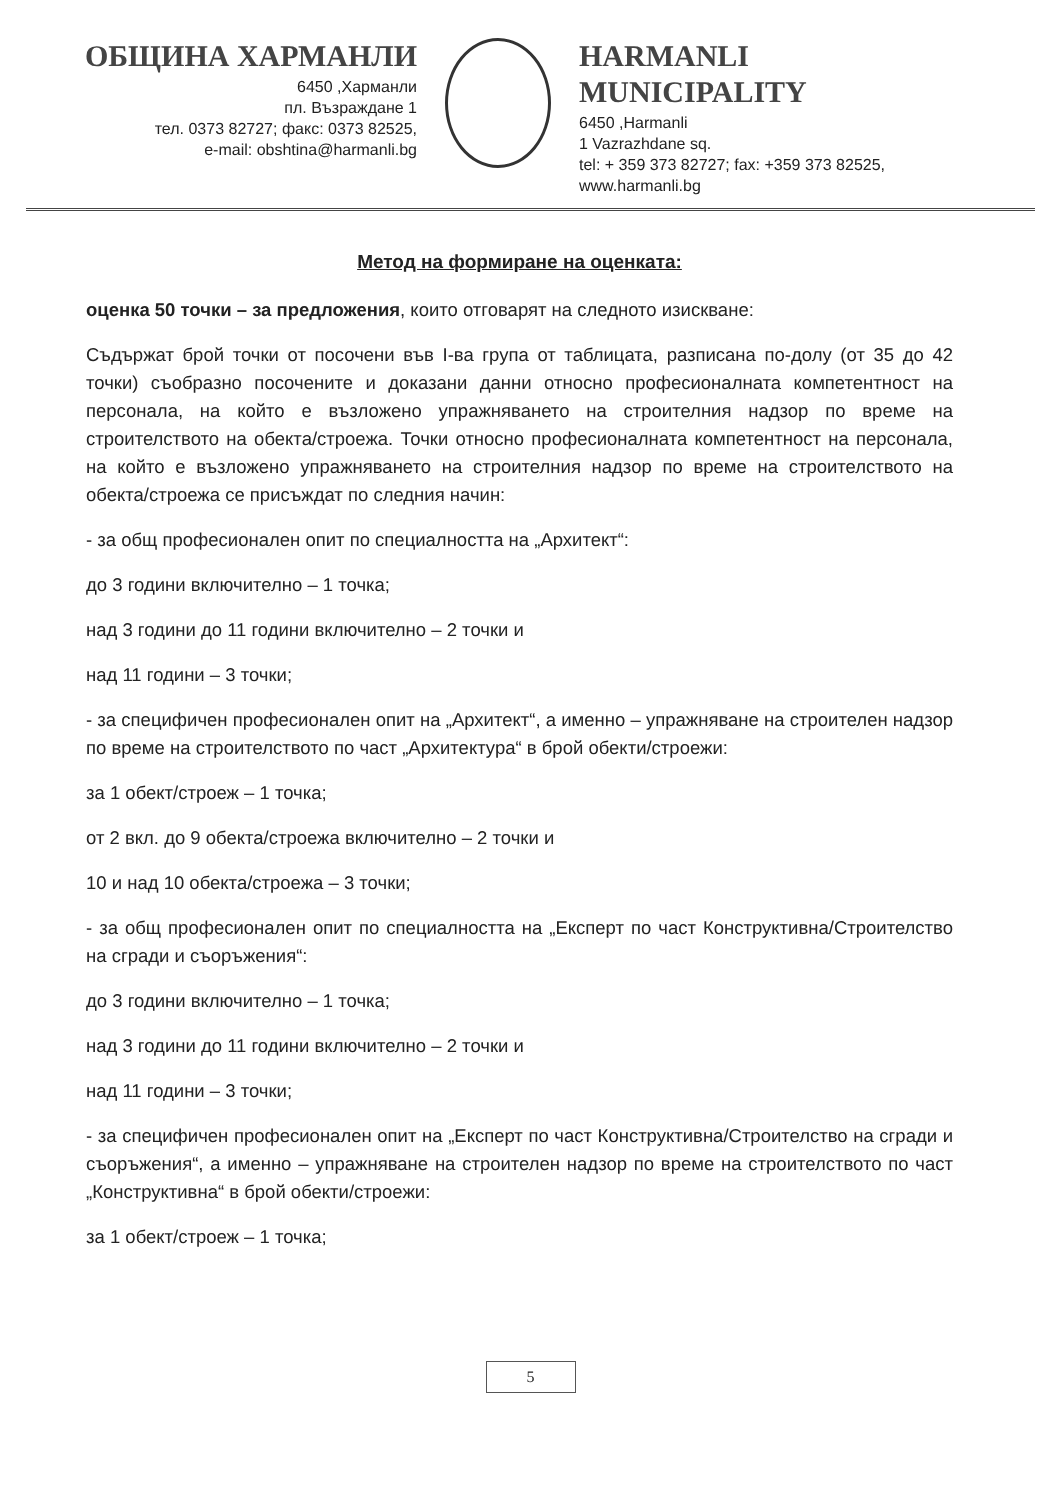ОБЩИНА ХАРМАНЛИ
6450 ,Харманли
пл. Възраждане 1
тел. 0373 82727; факс: 0373 82525,
e-mail: obshtina@harmanli.bg
HARMANLI MUNICIPALITY
6450 ,Harmanli
1 Vazrazhdane sq.
tel: + 359 373 82727; fax: +359 373 82525,
www.harmanli.bg
Метод на формиране на оценката:
оценка 50 точки – за предложения, които отговарят на следното изискване:
Съдържат брой точки от посочени във I-ва група от таблицата, разписана по-долу (от 35 до 42 точки) съобразно посочените и доказани данни относно професионалната компетентност на персонала, на който е възложено упражняването на строителния надзор по време на строителството на обекта/строежа. Точки относно професионалната компетентност на персонала, на който е възложено упражняването на строителния надзор по време на строителството на обекта/строежа се присъждат по следния начин:
- за общ професионален опит по специалността на „Архитект“:
до 3 години включително – 1 точка;
над 3 години до 11 години включително – 2 точки и
над 11 години – 3 точки;
- за специфичен професионален опит на „Архитект“, а именно – упражняване на строителен надзор по време на строителството по част „Архитектура“ в брой обекти/строежи:
за 1 обект/строеж – 1 точка;
от 2 вкл. до 9 обекта/строежа включително – 2 точки и
10 и над 10 обекта/строежа – 3 точки;
- за общ професионален опит по специалността на „Експерт по част Конструктивна/Строителство на сгради и съоръжения“:
до 3 години включително – 1 точка;
над 3 години до 11 години включително – 2 точки и
над 11 години – 3 точки;
- за специфичен професионален опит на „Експерт по част Конструктивна/Строителство на сгради и съоръжения“, а именно – упражняване на строителен надзор по време на строителството по част „Конструктивна“ в брой обекти/строежи:
за 1 обект/строеж – 1 точка;
5